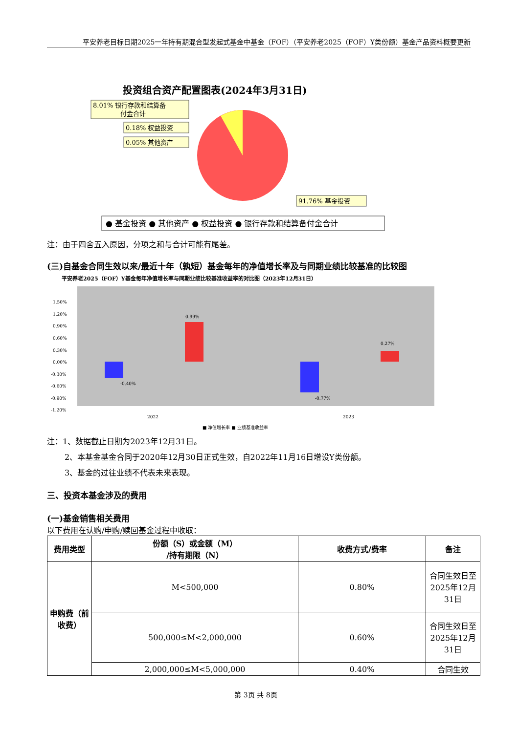平安养老目标日期2025一年持有期混合型发起式基金中基金（FOF）（平安养老2025（FOF）Y类份额）基金产品资料概要更新
投资组合资产配置图表(2024年3月31日)
8.01% 银行存款和结算备
付金合计
0.18% 权益投资
0.05% 其他资产
91.76% 基金投资
● 基金投资 ● 其他资产 ● 权益投资 ● 银行存款和结算备付金合计
注：由于四舍五入原因，分项之和与合计可能有尾差。
(三)自基金合同生效以来/最近十年（孰短）基金每年的净值增长率及与同期业绩比较基准的比较图
平安养老2025（FOF）Y基金每年净值增长率与同期业绩比较基准收益率的对比图（2023年12月31日）
1.50%
1.20%
0.90%
0.60%
0.30%
0.00%
-0.30%
-0.60%
-0.90%
-1.20%
-0.40%
0.99%
-0.77%
0.27%
2022
2023
■ 净值增长率 ■ 业绩基准收益率
注：1、数据截止日期为2023年12月31日。
2、本基金基金合同于2020年12月30日正式生效，自2022年11月16日增设Y类份额。
3、基金的过往业绩不代表未来表现。
三、投资本基金涉及的费用
(一)基金销售相关费用
以下费用在认购/申购/赎回基金过程中收取：
| 费用类型 | 份额（S）或金额（M） /持有期限（N） | 收费方式/费率 | 备注 |
| --- | --- | --- | --- |
| 申购费（前收费） | M<500,000 | 0.80% | 合同生效日至2025年12月31日 |
| | 500,000≤M<2,000,000 | 0.60% | 合同生效日至2025年12月31日 |
| | 2,000,000≤M<5,000,000 | 0.40% | 合同生效 |
第 3页 共 8页